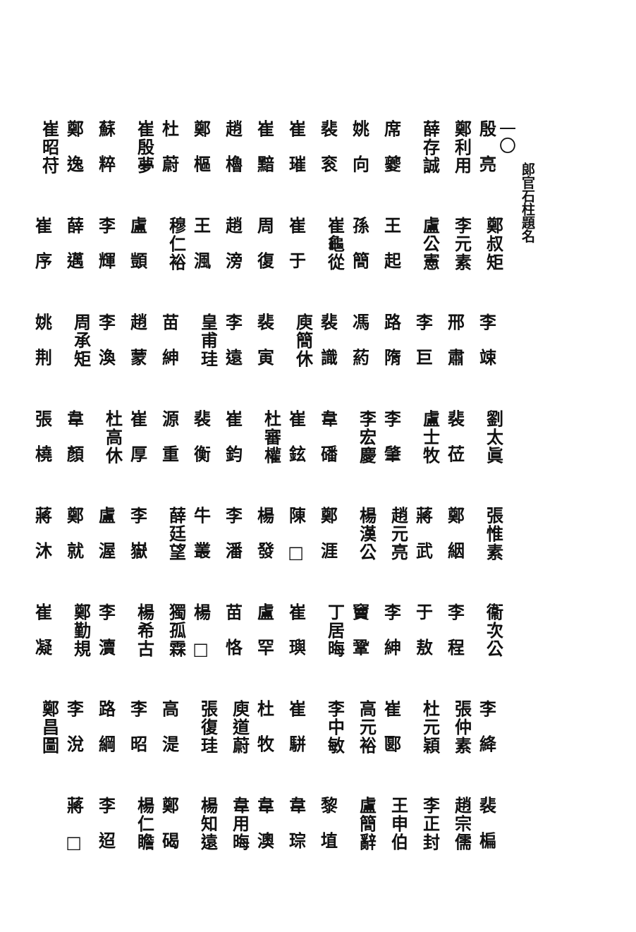郎官石柱題名
一〇
殷亮 鄭叔矩 李竦 劉太眞 張惟素 衞次公 李絳 裴楄
鄭利用 李元素 邢肅 裴莅 鄭絪 李程 張仲素 趙宗儒
薛存誠 盧公憲 李巨 盧士牧 蔣武 于敖 杜元穎 李正封
席夔 王起 路隋 李肇 趙元亮 李紳 崔郾 王申伯
姚向 孫簡 馮葯 李宏慶 楊漢公 竇鞏 高元裕 盧簡辭
裴衮 崔龜從 裴識 韋磻 鄭涯 丁居晦 李中敏 黎埴
崔璀 崔于 庾簡休 崔鉉 陳□崔璵 崔駢 韋琮
崔黯 周復 裴寅 杜審權 楊發 盧罕 杜牧 韋澳
趙櫓 趙滂 李遠 崔鈞 李潘 苗恪 庾道蔚 韋用晦
鄭樞 王渢 皇甫珪 裴衡 牛叢 楊□張復珪 楊知遠
杜蔚 穆仁裕 苗紳 源重 薛廷望 獨孤霖 高湜 鄭碣
崔殷夢 盧顗 趙蒙 崔厚 李嶽 楊希古 李昭 楊仁瞻
蘇粹 李輝 李渙 杜高休 盧渥 李瀆 路綱 李迢
鄭逸 薛邁 周承矩 韋顏 鄭就 鄭勤規 李涗 蔣□
崔昭苻 崔序 姚荆 張橈 蔣沐 崔凝 鄭昌圖